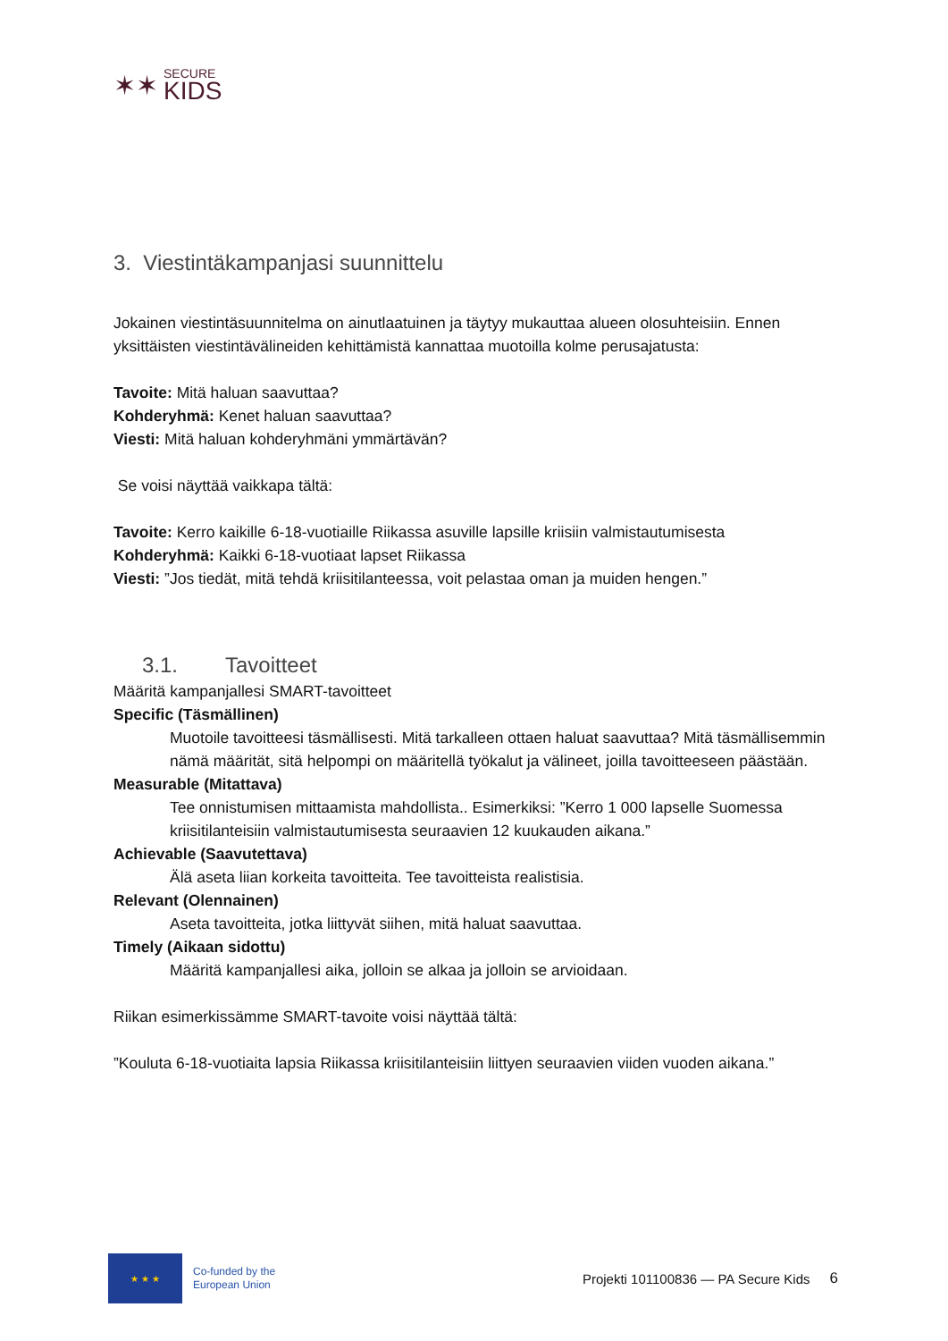✶✶
SECURE
KIDS
3. Viestintäkampanjasi suunnittelu
Jokainen viestintäsuunnitelma on ainutlaatuinen ja täytyy mukauttaa alueen olosuhteisiin. Ennen yksittäisten viestintävälineiden kehittämistä kannattaa muotoilla kolme perusajatusta:
Tavoite: Mitä haluan saavuttaa?
Kohderyhmä: Kenet haluan saavuttaa?
Viesti: Mitä haluan kohderyhmäni ymmärtävän?
Se voisi näyttää vaikkapa tältä:
Tavoite: Kerro kaikille 6-18-vuotiaille Riikassa asuville lapsille kriisiin valmistautumisesta
Kohderyhmä: Kaikki 6-18-vuotiaat lapset Riikassa
Viesti: ”Jos tiedät, mitä tehdä kriisitilanteessa, voit pelastaa oman ja muiden hengen.”
3.1. Tavoitteet
Määritä kampanjallesi SMART-tavoitteet
Specific (Täsmällinen)
Muotoile tavoitteesi täsmällisesti. Mitä tarkalleen ottaen haluat saavuttaa? Mitä täsmällisemmin nämä määrität, sitä helpompi on määritellä työkalut ja välineet, joilla tavoitteeseen päästään.
Measurable (Mitattava)
Tee onnistumisen mittaamista mahdollista.. Esimerkiksi: ”Kerro 1 000 lapselle Suomessa kriisitilanteisiin valmistautumisesta seuraavien 12 kuukauden aikana.”
Achievable (Saavutettava)
Älä aseta liian korkeita tavoitteita. Tee tavoitteista realistisia.
Relevant (Olennainen)
Aseta tavoitteita, jotka liittyvät siihen, mitä haluat saavuttaa.
Timely (Aikaan sidottu)
Määritä kampanjallesi aika, jolloin se alkaa ja jolloin se arvioidaan.
Riikan esimerkissämme SMART-tavoite voisi näyttää tältä:
”Kouluta 6-18-vuotiaita lapsia Riikassa kriisitilanteisiin liittyen seuraavien viiden vuoden aikana.”
★ ★ ★
Co-funded by the
European Union
Projekti 101100836 — PA Secure Kids
6